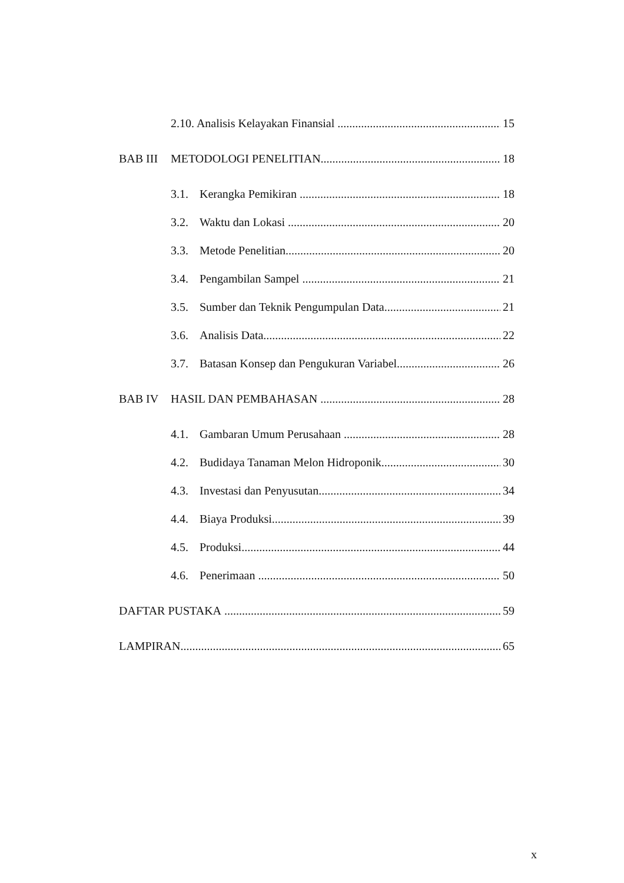2.10. Analisis Kelayakan Finansial 15
BAB III METODOLOGI PENELITIAN 18
3.1. Kerangka Pemikiran 18
3.2. Waktu dan Lokasi 20
3.3. Metode Penelitian 20
3.4. Pengambilan Sampel 21
3.5. Sumber dan Teknik Pengumpulan Data 21
3.6. Analisis Data 22
3.7. Batasan Konsep dan Pengukuran Variabel 26
BAB IV HASIL DAN PEMBAHASAN 28
4.1. Gambaran Umum Perusahaan 28
4.2. Budidaya Tanaman Melon Hidroponik 30
4.3. Investasi dan Penyusutan 34
4.4. Biaya Produksi 39
4.5. Produksi 44
4.6. Penerimaan 50
DAFTAR PUSTAKA 59
LAMPIRAN 65
x